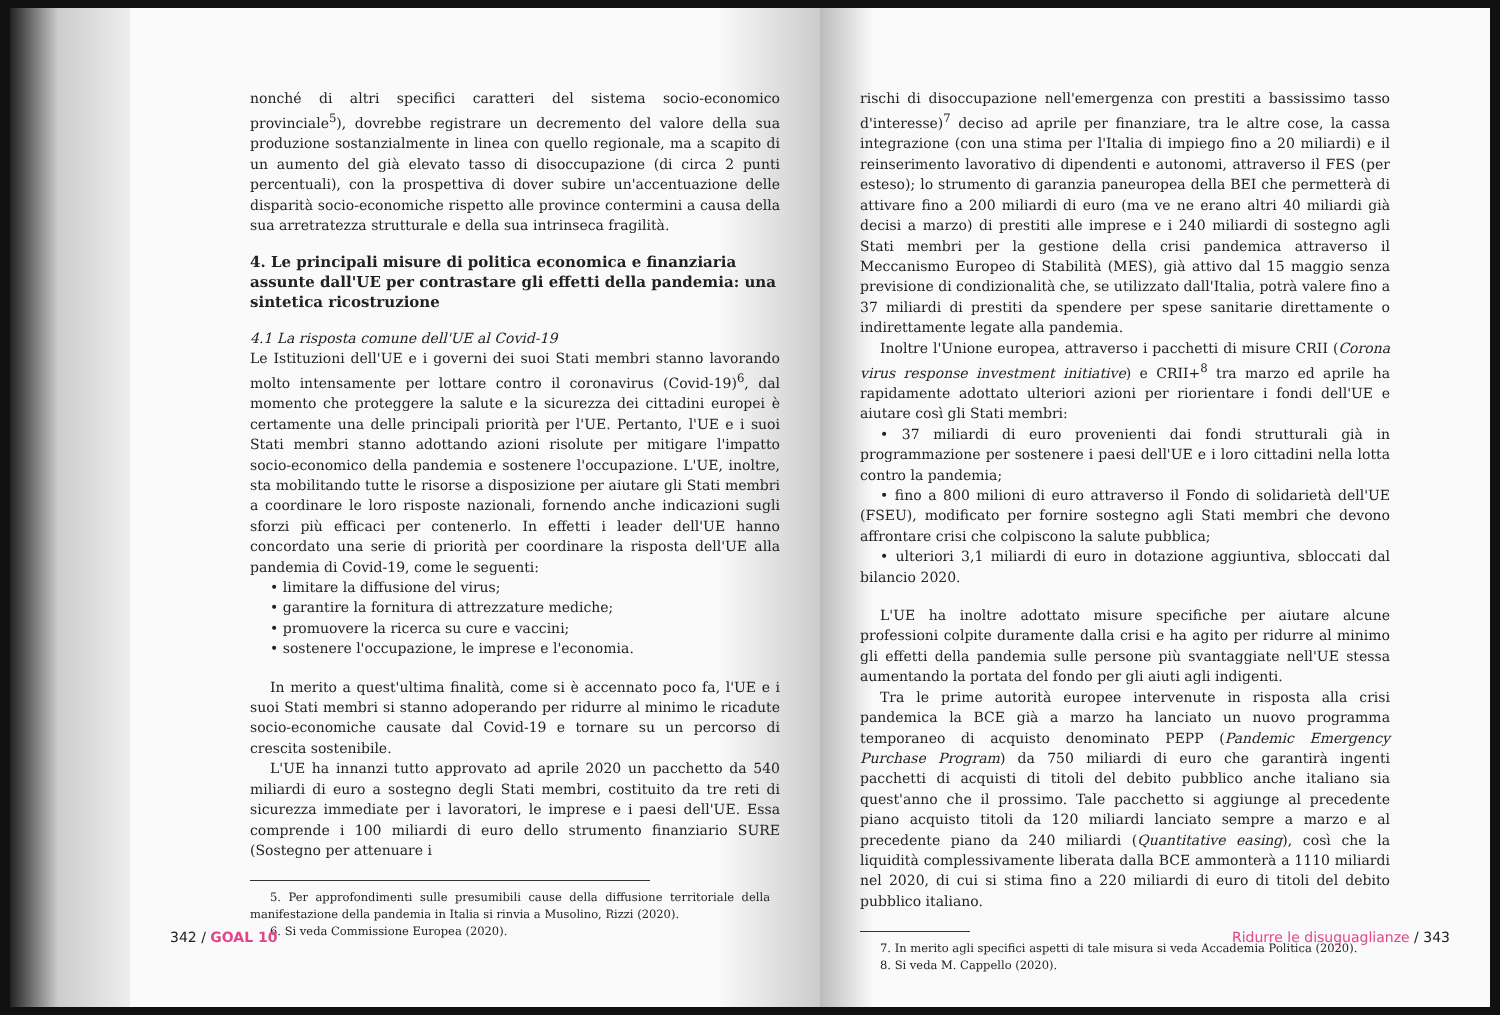nonché di altri specifici caratteri del sistema socio-economico provinciale<sup>5</sup>), dovrebbe registrare un decremento del valore della sua produzione sostanzialmente in linea con quello regionale, ma a scapito di un aumento del già elevato tasso di disoccupazione (di circa 2 punti percentuali), con la prospettiva di dover subire un'accentuazione delle disparità socio-economiche rispetto alle province contermini a causa della sua arretratezza strutturale e della sua intrinseca fragilità.
4. Le principali misure di politica economica e finanziaria assunte dall'UE per contrastare gli effetti della pandemia: una sintetica ricostruzione
4.1 La risposta comune dell'UE al Covid-19
Le Istituzioni dell'UE e i governi dei suoi Stati membri stanno lavorando molto intensamente per lottare contro il coronavirus (Covid-19)<sup>6</sup>, dal momento che proteggere la salute e la sicurezza dei cittadini europei è certamente una delle principali priorità per l'UE. Pertanto, l'UE e i suoi Stati membri stanno adottando azioni risolute per mitigare l'impatto socio-economico della pandemia e sostenere l'occupazione. L'UE, inoltre, sta mobilitando tutte le risorse a disposizione per aiutare gli Stati membri a coordinare le loro risposte nazionali, fornendo anche indicazioni sugli sforzi più efficaci per contenerlo. In effetti i leader dell'UE hanno concordato una serie di priorità per coordinare la risposta dell'UE alla pandemia di Covid-19, come le seguenti:
• limitare la diffusione del virus;
• garantire la fornitura di attrezzature mediche;
• promuovere la ricerca su cure e vaccini;
• sostenere l'occupazione, le imprese e l'economia.
In merito a quest'ultima finalità, come si è accennato poco fa, l'UE e i suoi Stati membri si stanno adoperando per ridurre al minimo le ricadute socio-economiche causate dal Covid-19 e tornare su un percorso di crescita sostenibile.
L'UE ha innanzi tutto approvato ad aprile 2020 un pacchetto da 540 miliardi di euro a sostegno degli Stati membri, costituito da tre reti di sicurezza immediate per i lavoratori, le imprese e i paesi dell'UE. Essa comprende i 100 miliardi di euro dello strumento finanziario SURE (Sostegno per attenuare i
5. Per approfondimenti sulle presumibili cause della diffusione territoriale della manifestazione della pandemia in Italia si rinvia a Musolino, Rizzi (2020).
6. Si veda Commissione Europea (2020).
342 / GOAL 10
rischi di disoccupazione nell'emergenza con prestiti a bassissimo tasso d'interesse)<sup>7</sup> deciso ad aprile per finanziare, tra le altre cose, la cassa integrazione (con una stima per l'Italia di impiego fino a 20 miliardi) e il reinserimento lavorativo di dipendenti e autonomi, attraverso il FES (per esteso); lo strumento di garanzia paneuropea della BEI che permetterà di attivare fino a 200 miliardi di euro (ma ve ne erano altri 40 miliardi già decisi a marzo) di prestiti alle imprese e i 240 miliardi di sostegno agli Stati membri per la gestione della crisi pandemica attraverso il Meccanismo Europeo di Stabilità (MES), già attivo dal 15 maggio senza previsione di condizionalità che, se utilizzato dall'Italia, potrà valere fino a 37 miliardi di prestiti da spendere per spese sanitarie direttamente o indirettamente legate alla pandemia.
Inoltre l'Unione europea, attraverso i pacchetti di misure CRII (Corona virus response investment initiative) e CRII+<sup>8</sup> tra marzo ed aprile ha rapidamente adottato ulteriori azioni per riorientare i fondi dell'UE e aiutare così gli Stati membri:
• 37 miliardi di euro provenienti dai fondi strutturali già in programmazione per sostenere i paesi dell'UE e i loro cittadini nella lotta contro la pandemia;
• fino a 800 milioni di euro attraverso il Fondo di solidarietà dell'UE (FSEU), modificato per fornire sostegno agli Stati membri che devono affrontare crisi che colpiscono la salute pubblica;
• ulteriori 3,1 miliardi di euro in dotazione aggiuntiva, sbloccati dal bilancio 2020.
L'UE ha inoltre adottato misure specifiche per aiutare alcune professioni colpite duramente dalla crisi e ha agito per ridurre al minimo gli effetti della pandemia sulle persone più svantaggiate nell'UE stessa aumentando la portata del fondo per gli aiuti agli indigenti.
Tra le prime autorità europee intervenute in risposta alla crisi pandemica la BCE già a marzo ha lanciato un nuovo programma temporaneo di acquisto denominato PEPP (Pandemic Emergency Purchase Program) da 750 miliardi di euro che garantirà ingenti pacchetti di acquisti di titoli del debito pubblico anche italiano sia quest'anno che il prossimo. Tale pacchetto si aggiunge al precedente piano acquisto titoli da 120 miliardi lanciato sempre a marzo e al precedente piano da 240 miliardi (Quantitative easing), così che la liquidità complessivamente liberata dalla BCE ammonterà a 1110 miliardi nel 2020, di cui si stima fino a 220 miliardi di euro di titoli del debito pubblico italiano.
7. In merito agli specifici aspetti di tale misura si veda Accademia Politica (2020).
8. Si veda M. Cappello (2020).
Ridurre le disuguaglianze / 343